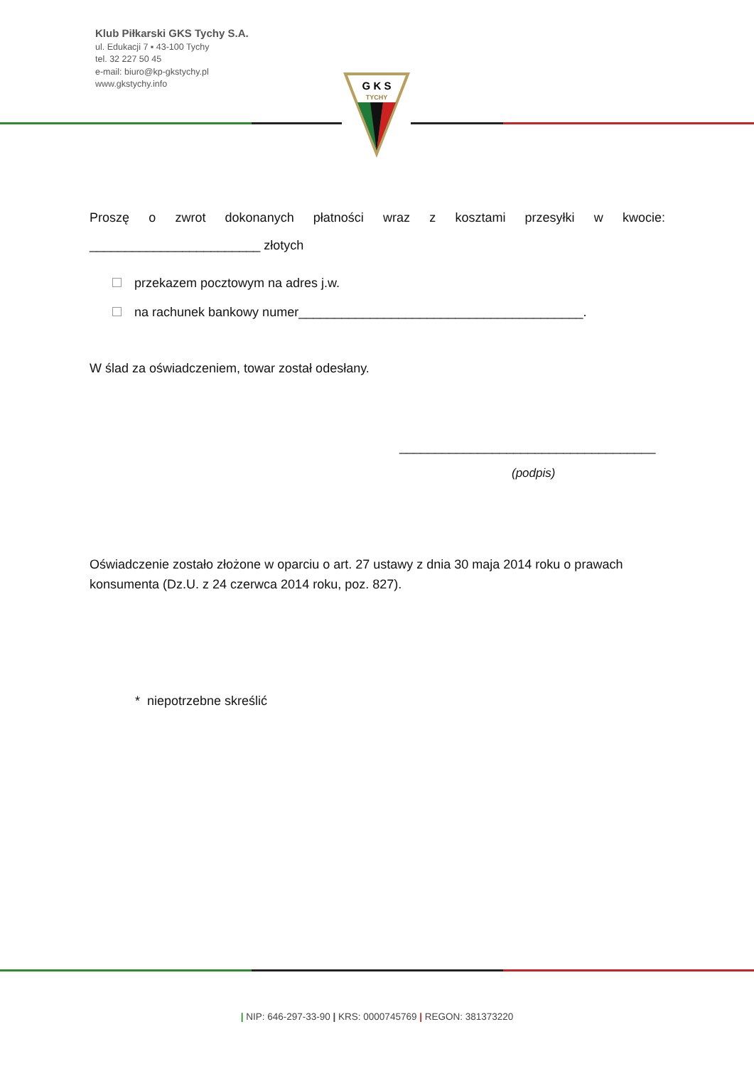Klub Piłkarski GKS Tychy S.A.
ul. Edukacji 7 ▪ 43-100 Tychy
tel. 32 227 50 45
e-mail: biuro@kp-gkstychy.pl
www.gkstychy.info
G K S
TYCHY
Proszę o zwrot dokonanych płatności wraz z kosztami przesyłki w kwocie:
________________________ złotych
przekazem pocztowym na adres j.w.
na rachunek bankowy numer________________________________________.
W ślad za oświadczeniem, towar został odesłany.
____________________________________
(podpis)
Oświadczenie zostało złożone w oparciu o art. 27 ustawy z dnia 30 maja 2014 roku o prawach konsumenta (Dz.U. z 24 czerwca 2014 roku, poz. 827).
* niepotrzebne skreślić
| NIP: 646-297-33-90 | KRS: 0000745769 | REGON: 381373220